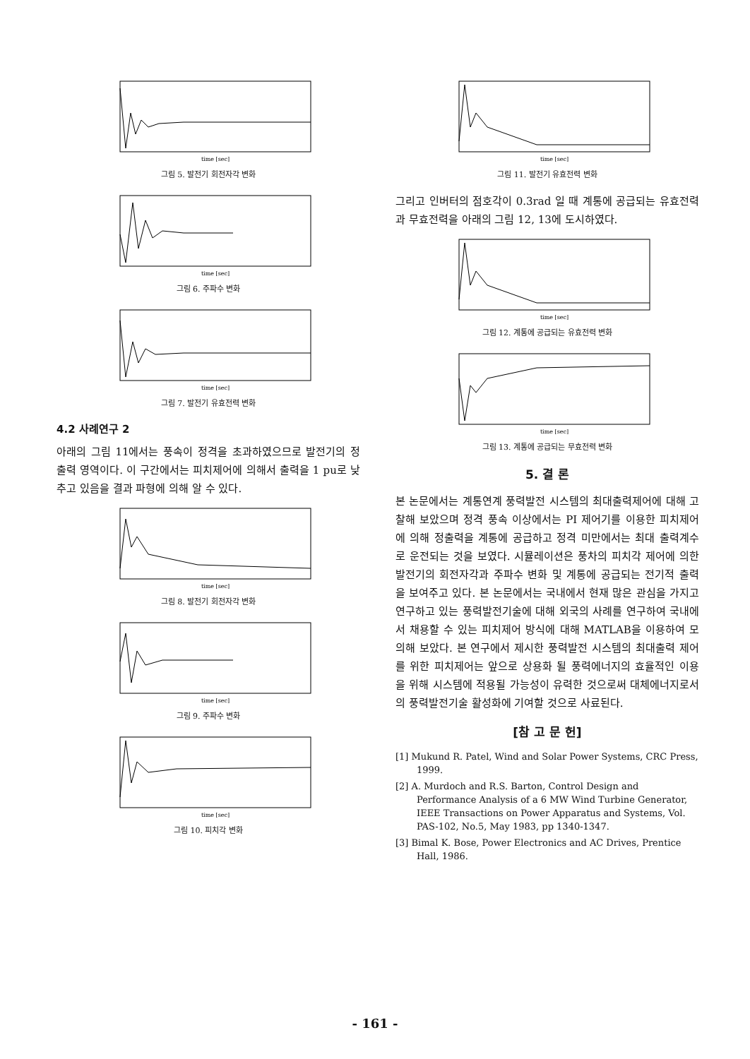time [sec]
그림 5. 발전기 회전자각 변화
time [sec]
그림 6. 주파수 변화
time [sec]
그림 7. 발전기 유효전력 변화
4.2 사례연구 2
아래의 그림 11에서는 풍속이 정격을 초과하였으므로 발전기의 정출력 영역이다. 이 구간에서는 피치제어에 의해서 출력을 1 pu로 낮추고 있음을 결과 파형에 의해 알 수 있다.
time [sec]
그림 8. 발전기 회전자각 변화
time [sec]
그림 9. 주파수 변화
time [sec]
그림 10. 피치각 변화
time [sec]
그림 11. 발전기 유효전력 변화
그리고 인버터의 점호각이 0.3rad 일 때 계통에 공급되는 유효전력과 무효전력을 아래의 그림 12, 13에 도시하였다.
time [sec]
그림 12. 계통에 공급되는 유효전력 변화
time [sec]
그림 13. 계통에 공급되는 무효전력 변화
5. 결 론
본 논문에서는 계통연계 풍력발전 시스템의 최대출력제어에 대해 고찰해 보았으며 정격 풍속 이상에서는 PI 제어기를 이용한 피치제어에 의해 정출력을 계통에 공급하고 정격 미만에서는 최대 출력계수로 운전되는 것을 보였다. 시뮬레이션은 풍차의 피치각 제어에 의한 발전기의 회전자각과 주파수 변화 및 계통에 공급되는 전기적 출력을 보여주고 있다. 본 논문에서는 국내에서 현재 많은 관심을 가지고 연구하고 있는 풍력발전기술에 대해 외국의 사례를 연구하여 국내에서 채용할 수 있는 피치제어 방식에 대해 MATLAB을 이용하여 모의해 보았다. 본 연구에서 제시한 풍력발전 시스템의 최대출력 제어를 위한 피치제어는 앞으로 상용화 될 풍력에너지의 효율적인 이용을 위해 시스템에 적용될 가능성이 유력한 것으로써 대체에너지로서의 풍력발전기술 활성화에 기여할 것으로 사료된다.
[참 고 문 헌]
[1] Mukund R. Patel, Wind and Solar Power Systems, CRC Press, 1999.
[2] A. Murdoch and R.S. Barton, Control Design and Performance Analysis of a 6 MW Wind Turbine Generator, IEEE Transactions on Power Apparatus and Systems, Vol. PAS-102, No.5, May 1983, pp 1340-1347.
[3] Bimal K. Bose, Power Electronics and AC Drives, Prentice Hall, 1986.
- 161 -